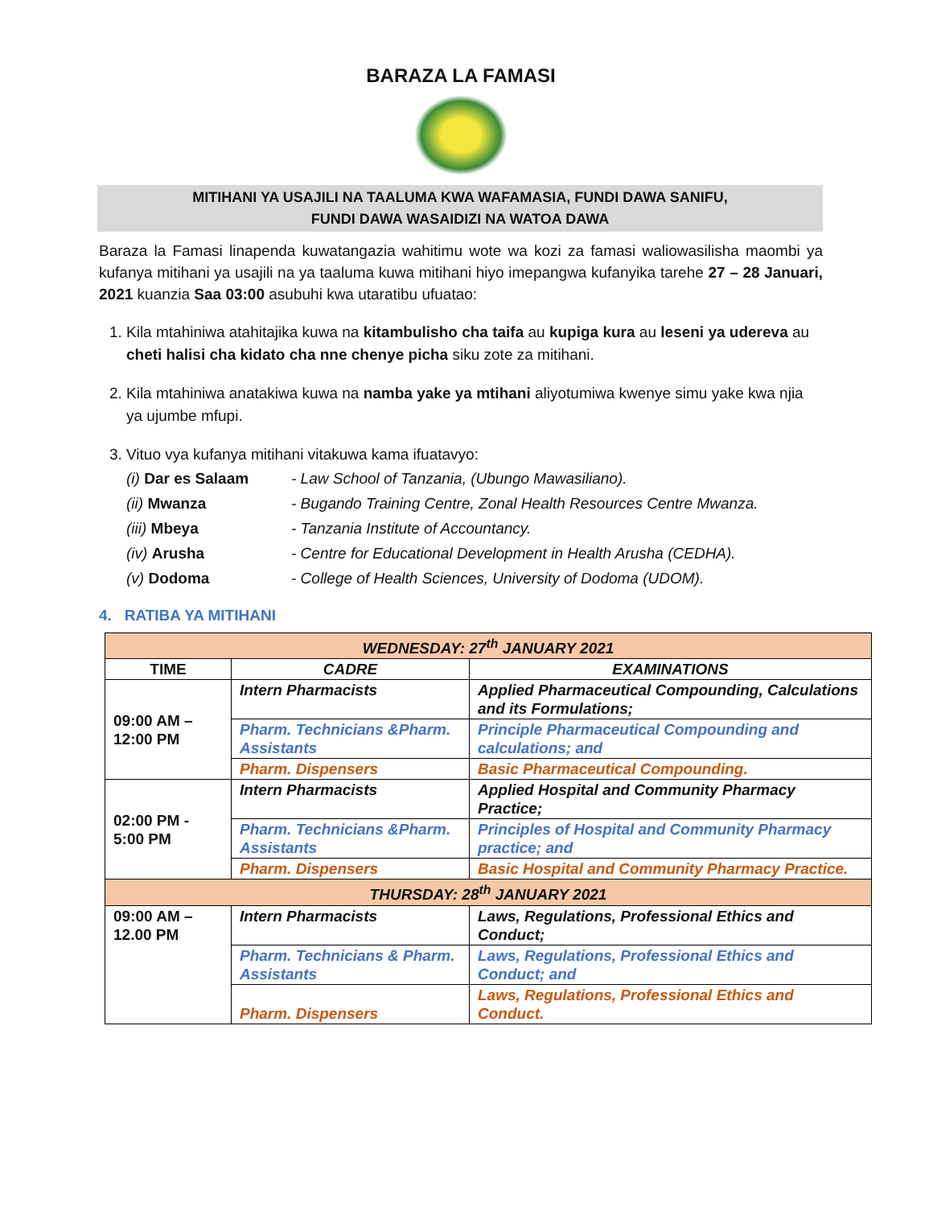BARAZA LA FAMASI
MITIHANI YA USAJILI NA TAALUMA KWA WAFAMASIA, FUNDI DAWA SANIFU,
FUNDI DAWA WASAIDIZI NA WATOA DAWA
Baraza la Famasi linapenda kuwatangazia wahitimu wote wa kozi za famasi waliowasilisha maombi ya kufanya mitihani ya usajili na ya taaluma kuwa mitihani hiyo imepangwa kufanyika tarehe 27 – 28 Januari, 2021 kuanzia Saa 03:00 asubuhi kwa utaratibu ufuatao:
1. Kila mtahiniwa atahitajika kuwa na kitambulisho cha taifa au kupiga kura au leseni ya udereva au cheti halisi cha kidato cha nne chenye picha siku zote za mitihani.
2. Kila mtahiniwa anatakiwa kuwa na namba yake ya mtihani aliyotumiwa kwenye simu yake kwa njia ya ujumbe mfupi.
3. Vituo vya kufanya mitihani vitakuwa kama ifuatavyo:
(i) Dar es Salaam - Law School of Tanzania, (Ubungo Mawasiliano). (ii) Mwanza - Bugando Training Centre, Zonal Health Resources Centre Mwanza. (iii) Mbeya - Tanzania Institute of Accountancy. (iv) Arusha - Centre for Educational Development in Health Arusha (CEDHA). (v) Dodoma - College of Health Sciences, University of Dodoma (UDOM).
4. RATIBA YA MITIHANI
| WEDNESDAY: 27<sup>th</sup> JANUARY 2021 | | |
| TIME | CADRE | EXAMINATIONS |
| 09:00 AM – 12:00 PM | Intern Pharmacists | Applied Pharmaceutical Compounding, Calculations and its Formulations; |
| | Pharm. Technicians &Pharm. Assistants | Principle Pharmaceutical Compounding and calculations; and |
| | Pharm. Dispensers | Basic Pharmaceutical Compounding. |
| 02:00 PM - 5:00 PM | Intern Pharmacists | Applied Hospital and Community Pharmacy Practice; |
| | Pharm. Technicians &Pharm. Assistants | Principles of Hospital and Community Pharmacy practice; and |
| | Pharm. Dispensers | Basic Hospital and Community Pharmacy Practice. |
| THURSDAY: 28<sup>th</sup> JANUARY 2021 | | |
| 09:00 AM – 12.00 PM | Intern Pharmacists | Laws, Regulations, Professional Ethics and Conduct; |
| | Pharm. Technicians & Pharm. Assistants | Laws, Regulations, Professional Ethics and Conduct; and |
| | Pharm. Dispensers | Laws, Regulations, Professional Ethics and Conduct. |